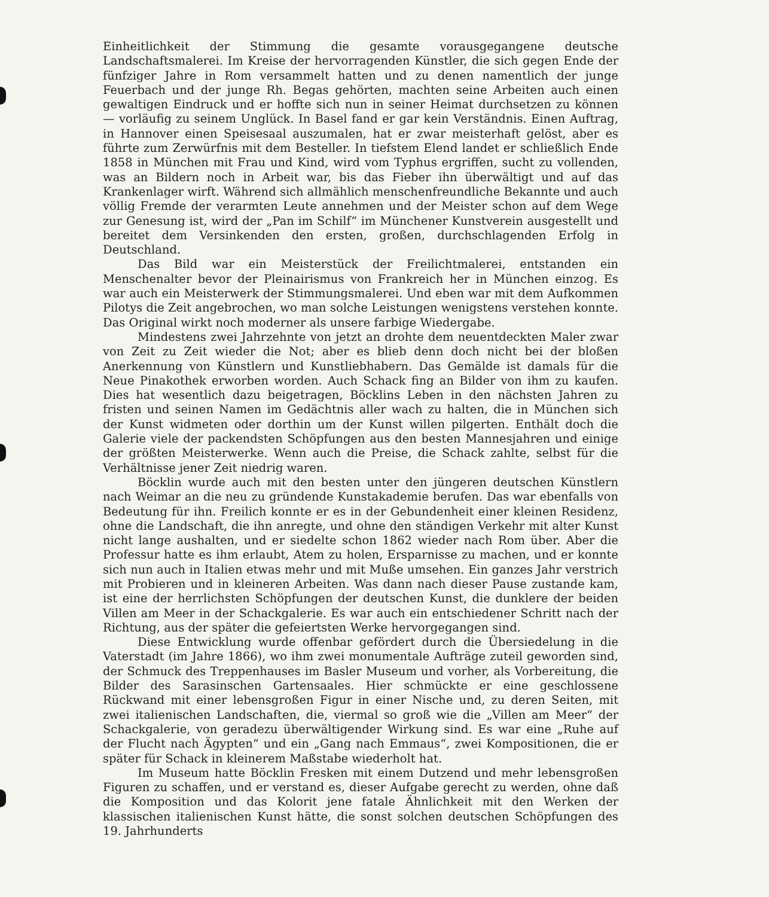Einheitlichkeit der Stimmung die gesamte vorausgegangene deutsche Landschaftsmalerei. Im Kreise der hervorragenden Künstler, die sich gegen Ende der fünfziger Jahre in Rom versammelt hatten und zu denen namentlich der junge Feuerbach und der junge Rh. Begas gehörten, machten seine Arbeiten auch einen gewaltigen Eindruck und er hoffte sich nun in seiner Heimat durchsetzen zu können — vorläufig zu seinem Unglück. In Basel fand er gar kein Verständnis. Einen Auftrag, in Hannover einen Speisesaal auszumalen, hat er zwar meisterhaft gelöst, aber es führte zum Zerwürfnis mit dem Besteller. In tiefstem Elend landet er schließlich Ende 1858 in München mit Frau und Kind, wird vom Typhus ergriffen, sucht zu vollenden, was an Bildern noch in Arbeit war, bis das Fieber ihn überwältigt und auf das Krankenlager wirft. Während sich allmählich menschenfreundliche Bekannte und auch völlig Fremde der verarmten Leute annehmen und der Meister schon auf dem Wege zur Genesung ist, wird der „Pan im Schilf“ im Münchener Kunstverein ausgestellt und bereitet dem Versinkenden den ersten, großen, durchschlagenden Erfolg in Deutschland.
Das Bild war ein Meisterstück der Freilichtmalerei, entstanden ein Menschenalter bevor der Pleinairismus von Frankreich her in München einzog. Es war auch ein Meisterwerk der Stimmungsmalerei. Und eben war mit dem Aufkommen Pilotys die Zeit angebrochen, wo man solche Leistungen wenigstens verstehen konnte. Das Original wirkt noch moderner als unsere farbige Wiedergabe.
Mindestens zwei Jahrzehnte von jetzt an drohte dem neuentdeckten Maler zwar von Zeit zu Zeit wieder die Not; aber es blieb denn doch nicht bei der bloßen Anerkennung von Künstlern und Kunstliebhabern. Das Gemälde ist damals für die Neue Pinakothek erworben worden. Auch Schack fing an Bilder von ihm zu kaufen. Dies hat wesentlich dazu beigetragen, Böcklins Leben in den nächsten Jahren zu fristen und seinen Namen im Gedächtnis aller wach zu halten, die in München sich der Kunst widmeten oder dorthin um der Kunst willen pilgerten. Enthält doch die Galerie viele der packendsten Schöpfungen aus den besten Mannesjahren und einige der größten Meisterwerke. Wenn auch die Preise, die Schack zahlte, selbst für die Verhältnisse jener Zeit niedrig waren.
Böcklin wurde auch mit den besten unter den jüngeren deutschen Künstlern nach Weimar an die neu zu gründende Kunstakademie berufen. Das war ebenfalls von Bedeutung für ihn. Freilich konnte er es in der Gebundenheit einer kleinen Residenz, ohne die Landschaft, die ihn anregte, und ohne den ständigen Verkehr mit alter Kunst nicht lange aushalten, und er siedelte schon 1862 wieder nach Rom über. Aber die Professur hatte es ihm erlaubt, Atem zu holen, Ersparnisse zu machen, und er konnte sich nun auch in Italien etwas mehr und mit Muße umsehen. Ein ganzes Jahr verstrich mit Probieren und in kleineren Arbeiten. Was dann nach dieser Pause zustande kam, ist eine der herrlichsten Schöpfungen der deutschen Kunst, die dunklere der beiden Villen am Meer in der Schackgalerie. Es war auch ein entschiedener Schritt nach der Richtung, aus der später die gefeiertsten Werke hervorgegangen sind.
Diese Entwicklung wurde offenbar gefördert durch die Übersiedelung in die Vaterstadt (im Jahre 1866), wo ihm zwei monumentale Aufträge zuteil geworden sind, der Schmuck des Treppenhauses im Basler Museum und vorher, als Vorbereitung, die Bilder des Sarasinschen Gartensaales. Hier schmückte er eine geschlossene Rückwand mit einer lebensgroßen Figur in einer Nische und, zu deren Seiten, mit zwei italienischen Landschaften, die, viermal so groß wie die „Villen am Meer“ der Schackgalerie, von geradezu überwältigender Wirkung sind. Es war eine „Ruhe auf der Flucht nach Ägypten“ und ein „Gang nach Emmaus“, zwei Kompositionen, die er später für Schack in kleinerem Maßstabe wiederholt hat.
Im Museum hatte Böcklin Fresken mit einem Dutzend und mehr lebensgroßen Figuren zu schaffen, und er verstand es, dieser Aufgabe gerecht zu werden, ohne daß die Komposition und das Kolorit jene fatale Ähnlichkeit mit den Werken der klassischen italienischen Kunst hätte, die sonst solchen deutschen Schöpfungen des 19. Jahrhunderts